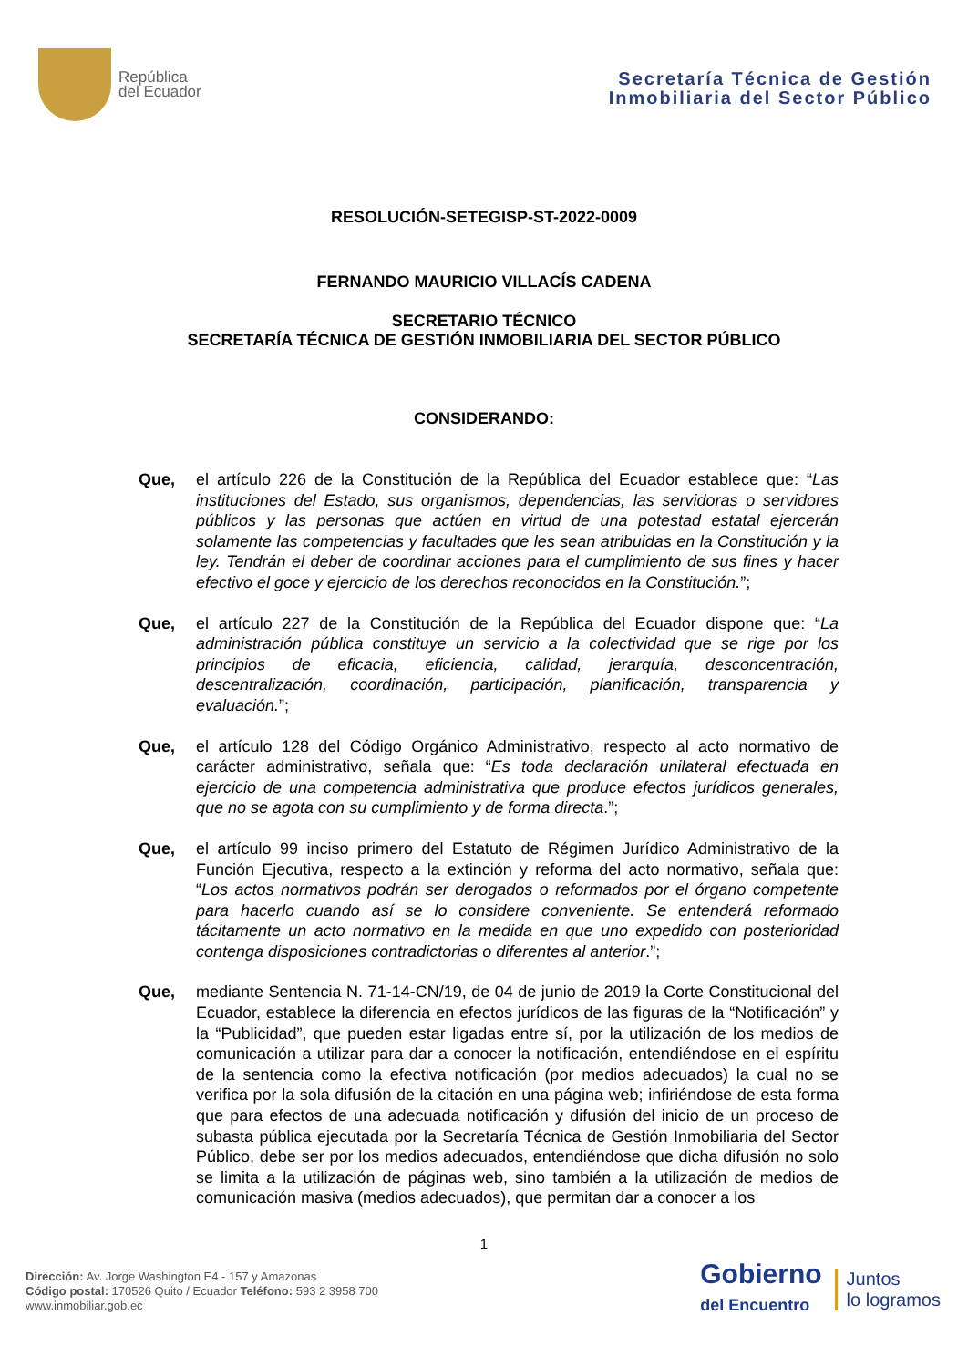República
del Ecuador
Secretaría Técnica de Gestión
Inmobiliaria del Sector Público
RESOLUCIÓN-SETEGISP-ST-2022-0009
FERNANDO MAURICIO VILLACÍS CADENA
SECRETARIO TÉCNICO
SECRETARÍA TÉCNICA DE GESTIÓN INMOBILIARIA DEL SECTOR PÚBLICO
CONSIDERANDO:
Que, el artículo 226 de la Constitución de la República del Ecuador establece que: “Las instituciones del Estado, sus organismos, dependencias, las servidoras o servidores públicos y las personas que actúen en virtud de una potestad estatal ejercerán solamente las competencias y facultades que les sean atribuidas en la Constitución y la ley. Tendrán el deber de coordinar acciones para el cumplimiento de sus fines y hacer efectivo el goce y ejercicio de los derechos reconocidos en la Constitución.”;
Que, el artículo 227 de la Constitución de la República del Ecuador dispone que: “La administración pública constituye un servicio a la colectividad que se rige por los principios de eficacia, eficiencia, calidad, jerarquía, desconcentración, descentralización, coordinación, participación, planificación, transparencia y evaluación.”;
Que, el artículo 128 del Código Orgánico Administrativo, respecto al acto normativo de carácter administrativo, señala que: “Es toda declaración unilateral efectuada en ejercicio de una competencia administrativa que produce efectos jurídicos generales, que no se agota con su cumplimiento y de forma directa.”;
Que, el artículo 99 inciso primero del Estatuto de Régimen Jurídico Administrativo de la Función Ejecutiva, respecto a la extinción y reforma del acto normativo, señala que: “Los actos normativos podrán ser derogados o reformados por el órgano competente para hacerlo cuando así se lo considere conveniente. Se entenderá reformado tácitamente un acto normativo en la medida en que uno expedido con posterioridad contenga disposiciones contradictorias o diferentes al anterior.”;
Que, mediante Sentencia N. 71-14-CN/19, de 04 de junio de 2019 la Corte Constitucional del Ecuador, establece la diferencia en efectos jurídicos de las figuras de la “Notificación” y la “Publicidad”, que pueden estar ligadas entre sí, por la utilización de los medios de comunicación a utilizar para dar a conocer la notificación, entendiéndose en el espíritu de la sentencia como la efectiva notificación (por medios adecuados) la cual no se verifica por la sola difusión de la citación en una página web; infiriéndose de esta forma que para efectos de una adecuada notificación y difusión del inicio de un proceso de subasta pública ejecutada por la Secretaría Técnica de Gestión Inmobiliaria del Sector Público, debe ser por los medios adecuados, entendiéndose que dicha difusión no solo se limita a la utilización de páginas web, sino también a la utilización de medios de comunicación masiva (medios adecuados), que permitan dar a conocer a los
1
Dirección: Av. Jorge Washington E4 - 157 y Amazonas
Código postal: 170526 Quito / Ecuador Teléfono: 593 2 3958 700
www.inmobiliar.gob.ec
Gobierno
del Encuentro
Juntos
lo logramos